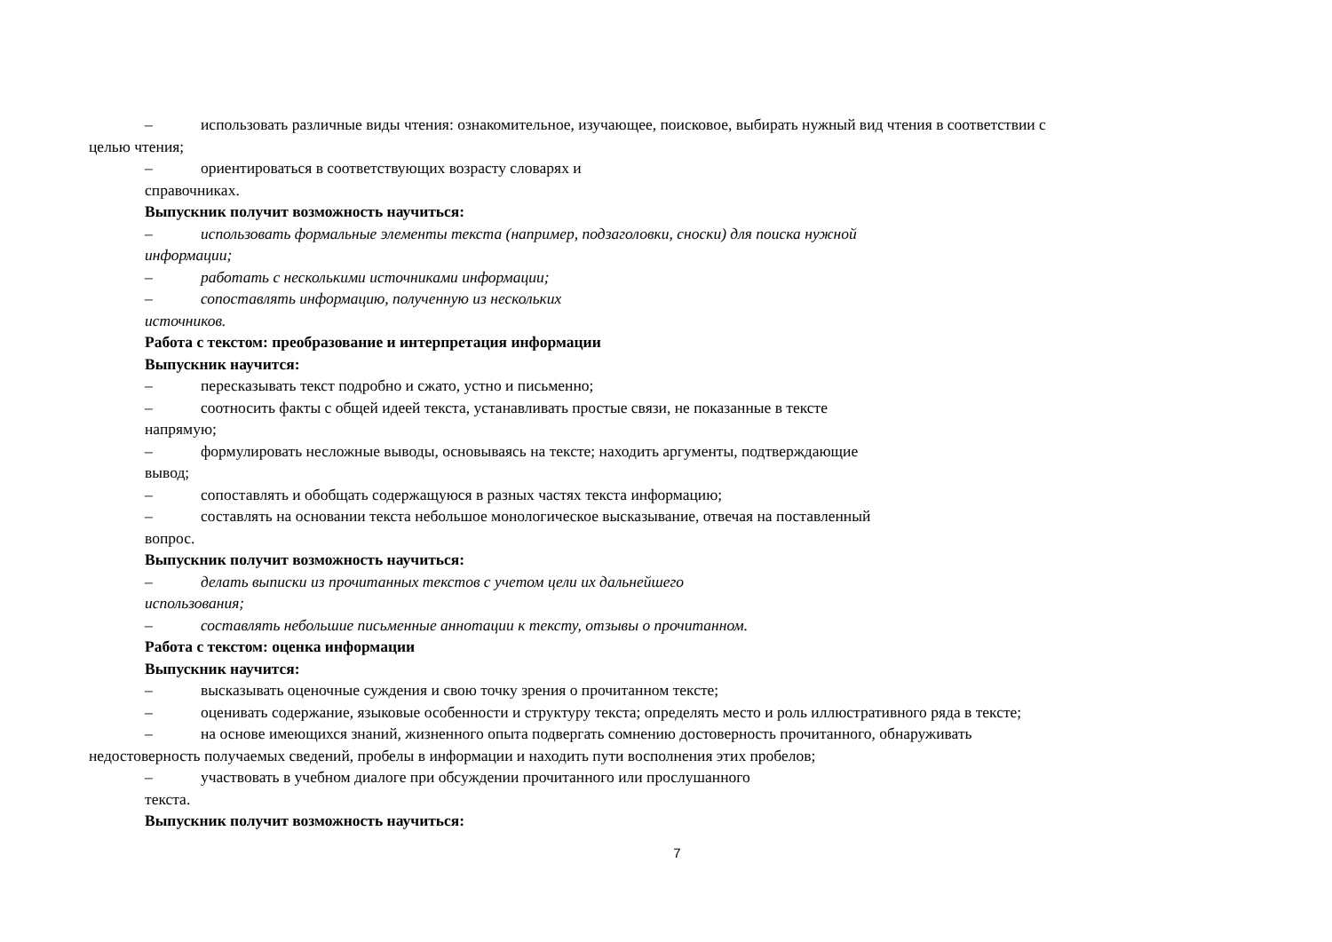– использовать различные виды чтения: ознакомительное, изучающее, поисковое, выбирать нужный вид чтения в соответствии с
целью чтения;
– ориентироваться в соответствующих возрасту словарях и
справочниках.
Выпускник получит возможность научиться:
– использовать формальные элементы текста (например, подзаголовки, сноски) для поиска нужной
информации;
– работать с несколькими источниками информации;
– сопоставлять информацию, полученную из нескольких
источников.
Работа с текстом: преобразование и интерпретация информации
Выпускник научится:
– пересказывать текст подробно и сжато, устно и письменно;
– соотносить факты с общей идеей текста, устанавливать простые связи, не показанные в тексте
напрямую;
– формулировать несложные выводы, основываясь на тексте; находить аргументы, подтверждающие
вывод;
– сопоставлять и обобщать содержащуюся в разных частях текста информацию;
– составлять на основании текста небольшое монологическое высказывание, отвечая на поставленный
вопрос.
Выпускник получит возможность научиться:
– делать выписки из прочитанных текстов с учетом цели их дальнейшего
использования;
– составлять небольшие письменные аннотации к тексту, отзывы о прочитанном.
Работа с текстом: оценка информации
Выпускник научится:
– высказывать оценочные суждения и свою точку зрения о прочитанном тексте;
– оценивать содержание, языковые особенности и структуру текста; определять место и роль иллюстративного ряда в тексте;
– на основе имеющихся знаний, жизненного опыта подвергать сомнению достоверность прочитанного, обнаруживать
недостоверность получаемых сведений, пробелы в информации и находить пути восполнения этих пробелов;
– участвовать в учебном диалоге при обсуждении прочитанного или прослушанного
текста.
Выпускник получит возможность научиться:
7